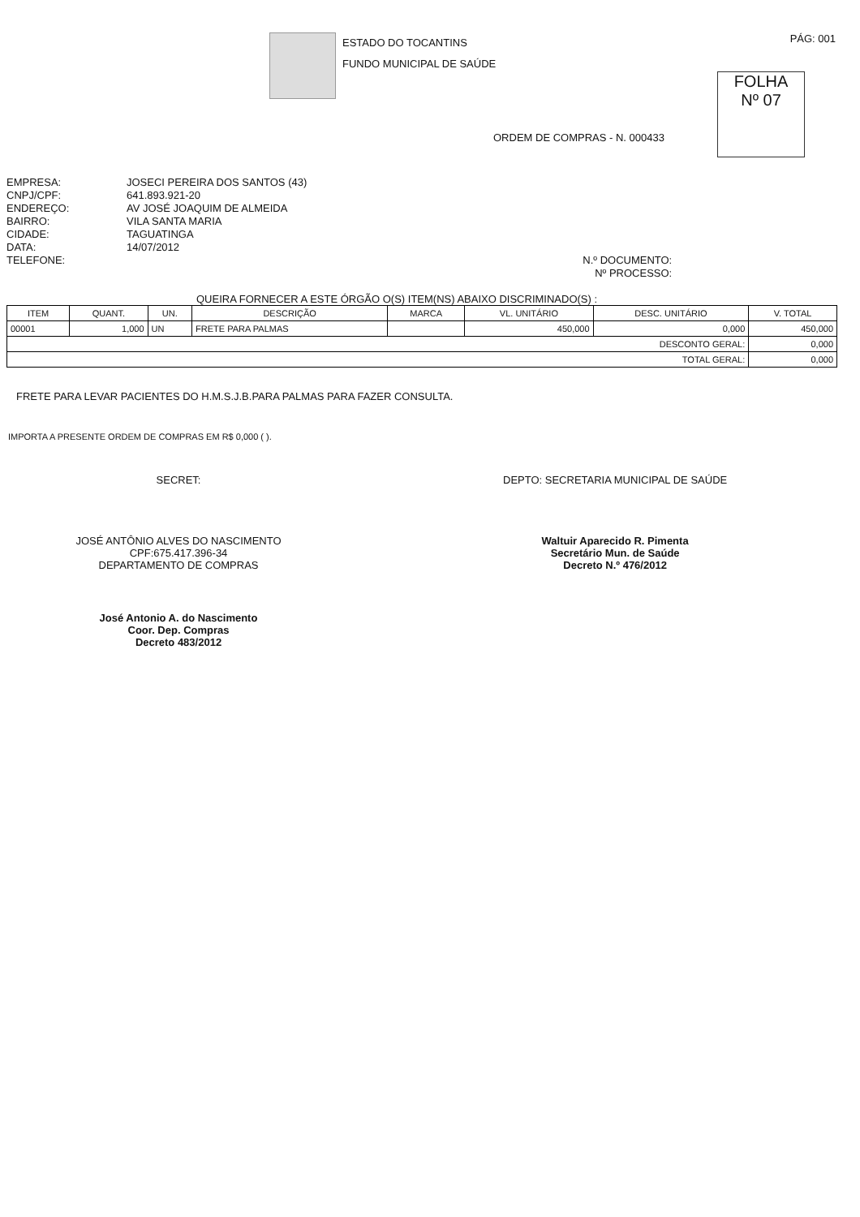ESTADO DO TOCANTINS
FUNDO MUNICIPAL DE SAÚDE
PÁG: 001
FOLHA
Nº 07
ORDEM DE COMPRAS - N. 000433
EMPRESA:
CNPJ/CPF:
ENDEREÇO:
BAIRRO:
CIDADE:
DATA:
TELEFONE:
JOSECI PEREIRA DOS SANTOS (43)
641.893.921-20
AV JOSÉ JOAQUIM DE ALMEIDA
VILA SANTA MARIA
TAGUATINGA
14/07/2012
N.º DOCUMENTO:
Nº PROCESSO:
QUEIRA FORNECER A ESTE ÓRGÃO O(S) ITEM(NS) ABAIXO DISCRIMINADO(S) :
| ITEM | QUANT. | UN. | DESCRIÇÃO | MARCA | VL. UNITÁRIO | DESC. UNITÁRIO | V. TOTAL |
| --- | --- | --- | --- | --- | --- | --- | --- |
| 00001 | 1,000 | UN | FRETE PARA PALMAS | | 450,000 | 0,000 | 450,000 |
| DESCONTO GERAL: | | | | | | | 0,000 |
| TOTAL GERAL: | | | | | | | 0,000 |
FRETE PARA LEVAR PACIENTES DO H.M.S.J.B.PARA PALMAS PARA FAZER CONSULTA.
IMPORTA A PRESENTE ORDEM DE COMPRAS EM R$ 0,000 ( ).
SECRET:
JOSÉ ANTÔNIO ALVES DO NASCIMENTO
CPF:675.417.396-34
DEPARTAMENTO DE COMPRAS
José Antonio A. do Nascimento
Coor. Dep. Compras
Decreto 483/2012
DEPTO: SECRETARIA MUNICIPAL DE SAÚDE
Waltuir Aparecido R. Pimenta
Secretário Mun. de Saúde
Decreto N.º 476/2012